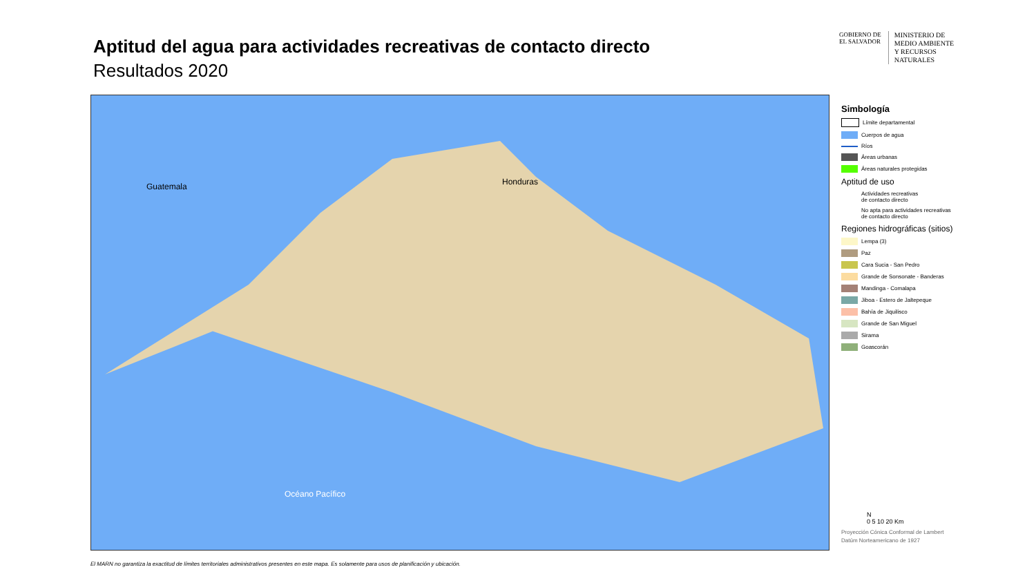Aptitud del agua para actividades recreativas de contacto directo
Resultados 2020
GOBIERNO DE
EL SALVADOR
MINISTERIO DE
MEDIO AMBIENTE
Y RECURSOS
NATURALES
Guatemala Honduras
Océano Pacífico
Simbología
Límite departamental
Cuerpos de agua
Ríos
Áreas urbanas
Áreas naturales protegidas
Aptitud de uso
Actividades recreativas
de contacto directo
No apta para actividades recreativas
de contacto directo
Regiones hidrográficas (sitios)
Lempa (3)
Paz
Cara Sucia - San Pedro
Grande de Sonsonate - Banderas
Mandinga - Comalapa
Jiboa - Estero de Jaltepeque
Bahía de Jiquilisco
Grande de San Miguel
Sirama
Goascorán
N
0 5 10 20 Km
Proyección Cónica Conformal de Lambert
Datúm Norteamericano de 1927
El MARN no garantiza la exactitud de límites territoriales administrativos presentes en este mapa. Es solamente para usos de planificación y ubicación.